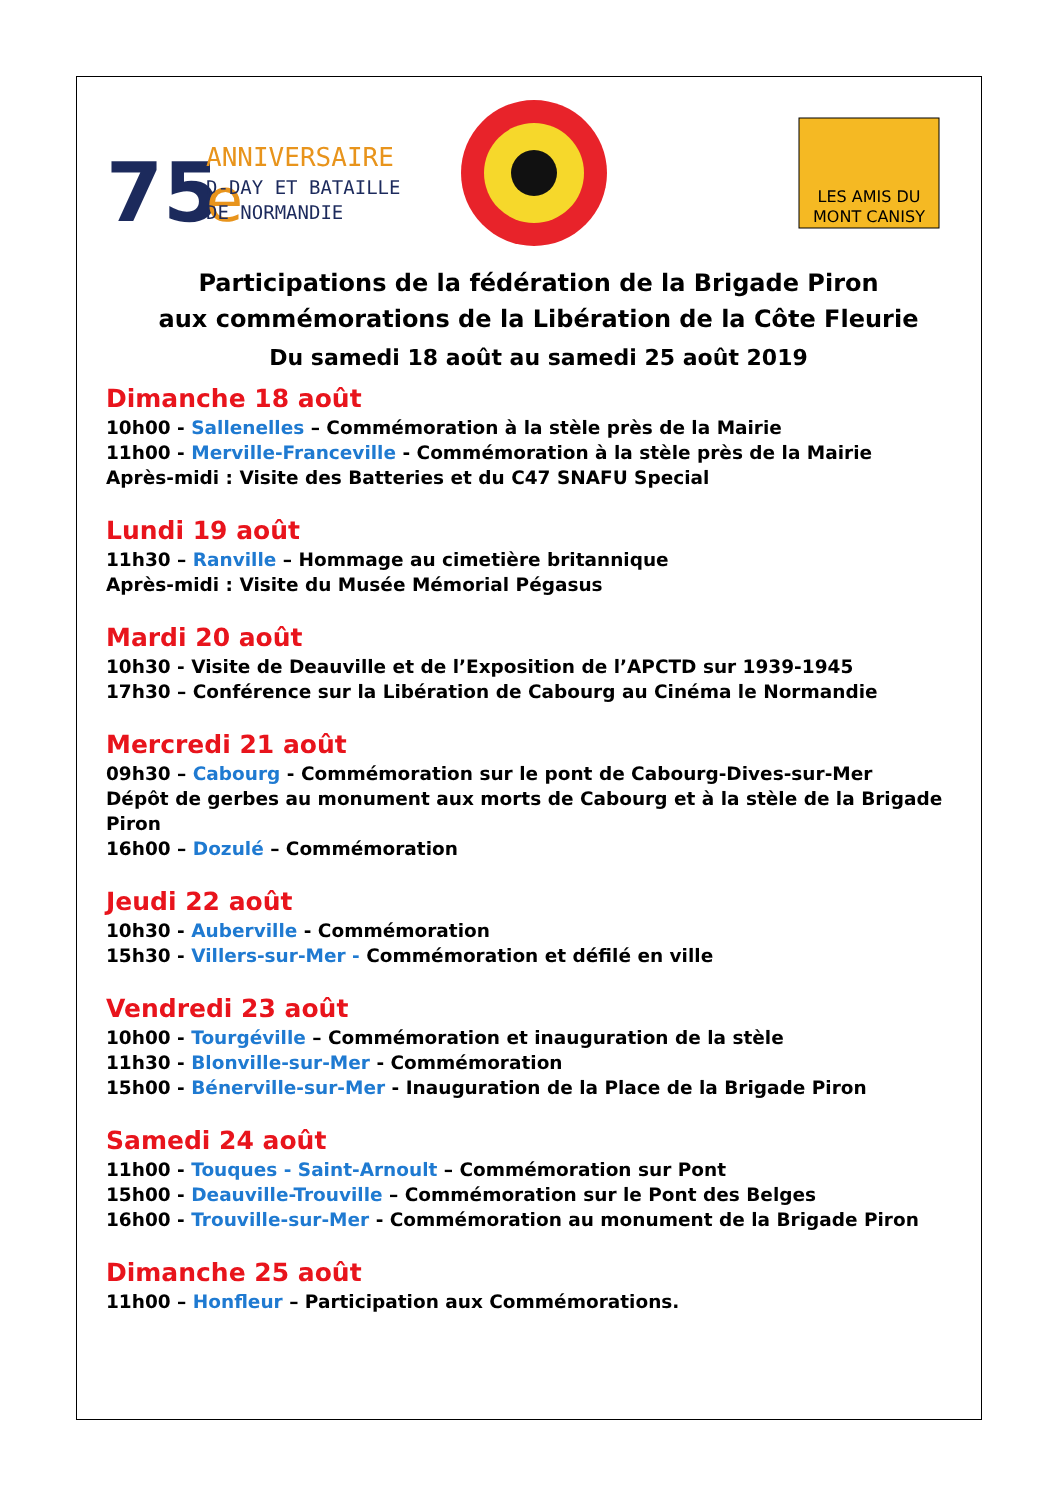75
e
ANNIVERSAIRE
D-DAY ET BATAILLE
DE NORMANDIE
LES AMIS DU
MONT CANISY
Participations de la fédération de la Brigade Piron
aux commémorations de la Libération de la Côte Fleurie
Du samedi 18 août au samedi 25 août 2019
Dimanche 18 août
10h00 - Sallenelles – Commémoration à la stèle près de la Mairie
11h00 - Merville-Franceville - Commémoration à la stèle près de la Mairie
Après-midi : Visite des Batteries et du C47 SNAFU Special
Lundi 19 août
11h30 – Ranville – Hommage au cimetière britannique
Après-midi : Visite du Musée Mémorial Pégasus
Mardi 20 août
10h30 - Visite de Deauville et de l’Exposition de l’APCTD sur 1939-1945
17h30 – Conférence sur la Libération de Cabourg au Cinéma le Normandie
Mercredi 21 août
09h30 – Cabourg - Commémoration sur le pont de Cabourg-Dives-sur-Mer
Dépôt de gerbes au monument aux morts de Cabourg et à la stèle de la Brigade Piron
16h00 – Dozulé – Commémoration
Jeudi 22 août
10h30 - Auberville - Commémoration
15h30 - Villers-sur-Mer - Commémoration et défilé en ville
Vendredi 23 août
10h00 - Tourgéville – Commémoration et inauguration de la stèle
11h30 - Blonville-sur-Mer - Commémoration
15h00 - Bénerville-sur-Mer - Inauguration de la Place de la Brigade Piron
Samedi 24 août
11h00 - Touques - Saint-Arnoult – Commémoration sur Pont
15h00 - Deauville-Trouville – Commémoration sur le Pont des Belges
16h00 - Trouville-sur-Mer - Commémoration au monument de la Brigade Piron
Dimanche 25 août
11h00 – Honfleur – Participation aux Commémorations.